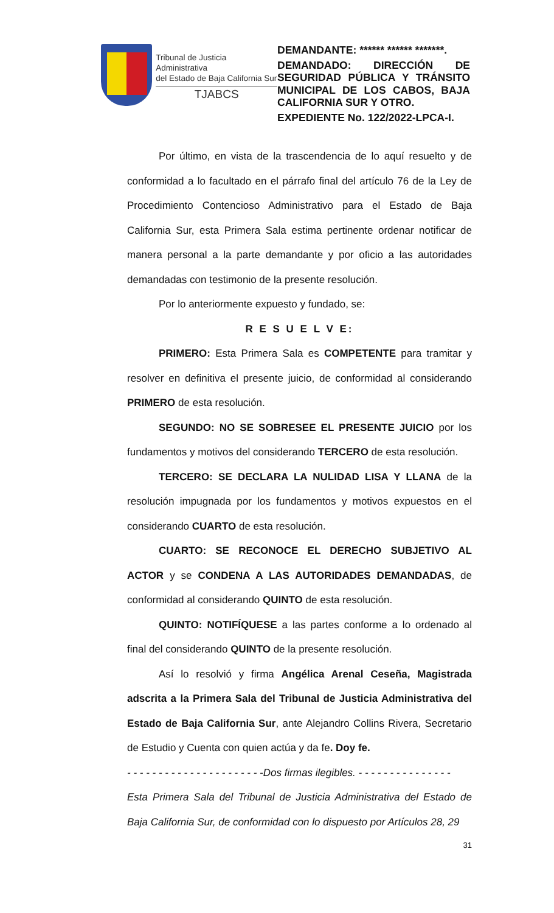Tribunal de Justicia Administrativa
del Estado de Baja California Sur
TJABCS
DEMANDANTE: ****** ****** *******.
DEMANDADO: DIRECCIÓN DE SEGURIDAD PÚBLICA Y TRÁNSITO MUNICIPAL DE LOS CABOS, BAJA CALIFORNIA SUR Y OTRO.
EXPEDIENTE No. 122/2022-LPCA-I.
Por último, en vista de la trascendencia de lo aquí resuelto y de conformidad a lo facultado en el párrafo final del artículo 76 de la Ley de Procedimiento Contencioso Administrativo para el Estado de Baja California Sur, esta Primera Sala estima pertinente ordenar notificar de manera personal a la parte demandante y por oficio a las autoridades demandadas con testimonio de la presente resolución.
Por lo anteriormente expuesto y fundado, se:
R E S U E L V E:
PRIMERO: Esta Primera Sala es COMPETENTE para tramitar y resolver en definitiva el presente juicio, de conformidad al considerando PRIMERO de esta resolución.
SEGUNDO: NO SE SOBRESEE EL PRESENTE JUICIO por los fundamentos y motivos del considerando TERCERO de esta resolución.
TERCERO: SE DECLARA LA NULIDAD LISA Y LLANA de la resolución impugnada por los fundamentos y motivos expuestos en el considerando CUARTO de esta resolución.
CUARTO: SE RECONOCE EL DERECHO SUBJETIVO AL ACTOR y se CONDENA A LAS AUTORIDADES DEMANDADAS, de conformidad al considerando QUINTO de esta resolución.
QUINTO: NOTIFÍQUESE a las partes conforme a lo ordenado al final del considerando QUINTO de la presente resolución.
Así lo resolvió y firma Angélica Arenal Ceseña, Magistrada adscrita a la Primera Sala del Tribunal de Justicia Administrativa del Estado de Baja California Sur, ante Alejandro Collins Rivera, Secretario de Estudio y Cuenta con quien actúa y da fe. Doy fe.
- - - - - - - - - - - - - - - - - - - - - -Dos firmas ilegibles. - - - - - - - - - - - - - - -
Esta Primera Sala del Tribunal de Justicia Administrativa del Estado de Baja California Sur, de conformidad con lo dispuesto por Artículos 28, 29
31